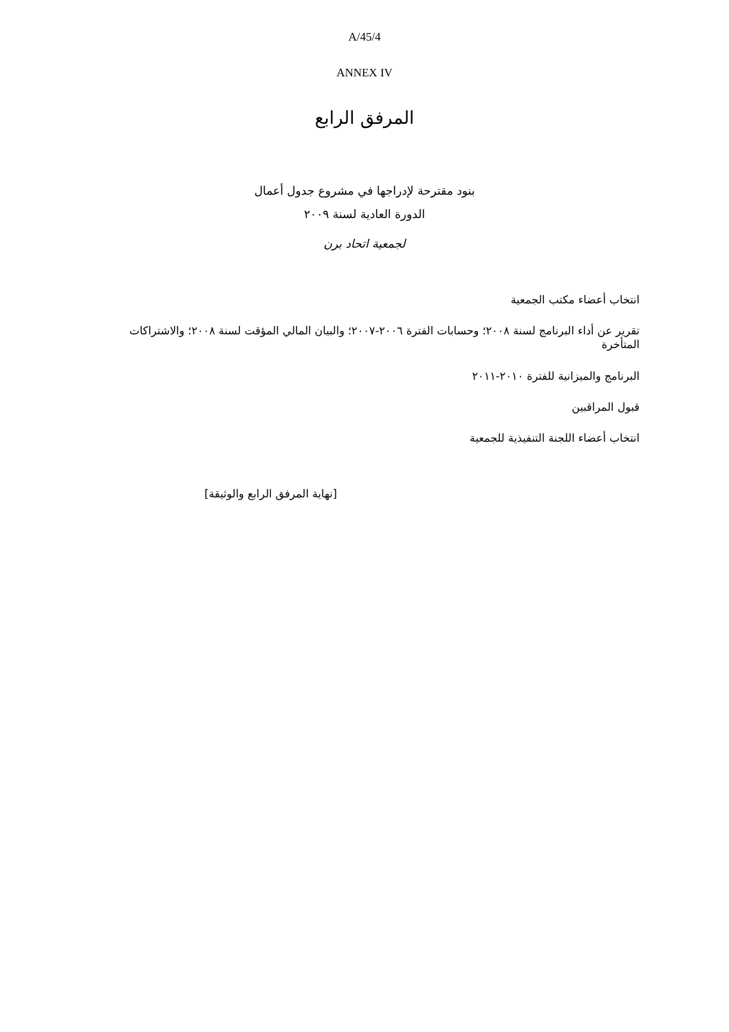A/45/4
ANNEX IV
المرفق الرابع
بنود مقترحة لإدراجها في مشروع جدول أعمال
الدورة العادية لسنة ٢٠٠٩
لجمعية اتحاد برن
انتخاب أعضاء مكتب الجمعية
تقرير عن أداء البرنامج لسنة ٢٠٠٨؛ وحسابات الفترة ٢٠٠٦-٢٠٠٧؛ والبيان المالي المؤقت لسنة ٢٠٠٨؛ والاشتراكات المتأخرة
البرنامج والميزانية للفترة ٢٠١٠-٢٠١١
قبول المراقبين
انتخاب أعضاء اللجنة التنفيذية للجمعية
[نهاية المرفق الرابع والوثيقة]